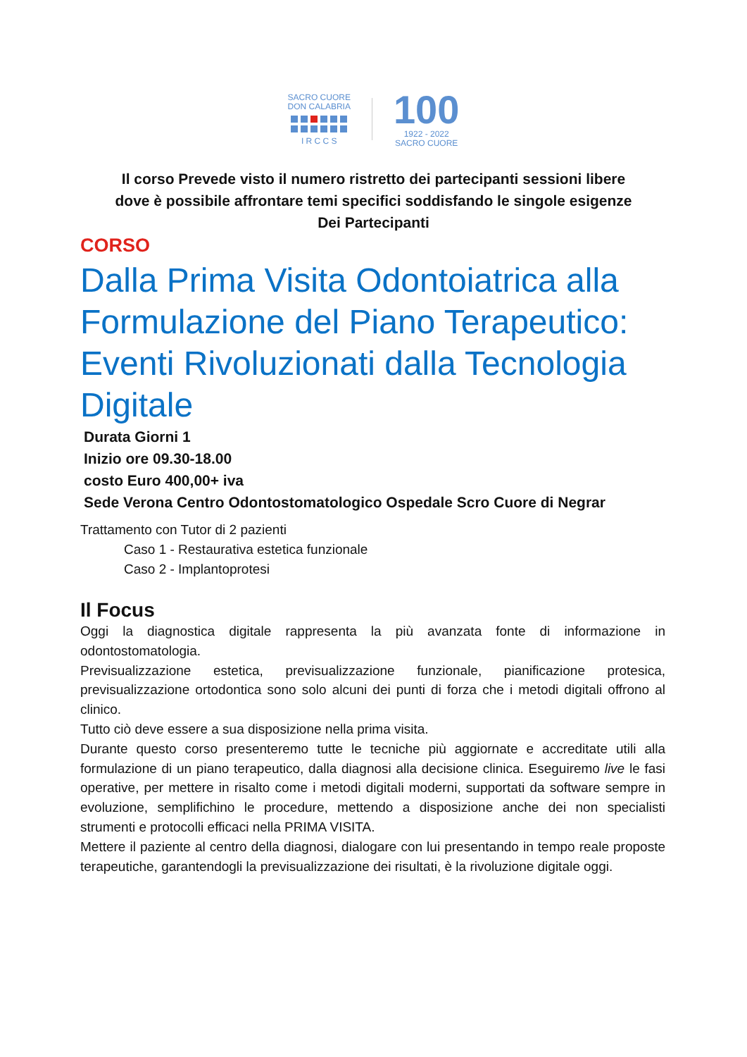SACRO CUORE
DON CALABRIA
I R C C S
100
1922 - 2022
SACRO CUORE
Il corso Prevede visto il numero ristretto dei partecipanti sessioni libere dove è possibile affrontare temi specifici soddisfando le singole esigenze Dei Partecipanti
CORSO
Dalla Prima Visita Odontoiatrica alla Formulazione del Piano Terapeutico: Eventi Rivoluzionati dalla Tecnologia Digitale
Durata Giorni 1
Inizio ore 09.30-18.00
costo Euro 400,00+ iva
Sede Verona Centro Odontostomatologico Ospedale Scro Cuore di Negrar
Trattamento con Tutor di 2 pazienti
Caso 1 - Restaurativa estetica funzionale
Caso 2 - Implantoprotesi
Il Focus
Oggi la diagnostica digitale rappresenta la più avanzata fonte di informazione in odontostomatologia.
Previsualizzazione estetica, previsualizzazione funzionale, pianificazione protesica, previsualizzazione ortodontica sono solo alcuni dei punti di forza che i metodi digitali offrono al clinico.
Tutto ciò deve essere a sua disposizione nella prima visita.
Durante questo corso presenteremo tutte le tecniche più aggiornate e accreditate utili alla formulazione di un piano terapeutico, dalla diagnosi alla decisione clinica. Eseguiremo live le fasi operative, per mettere in risalto come i metodi digitali moderni, supportati da software sempre in evoluzione, semplifichino le procedure, mettendo a disposizione anche dei non specialisti strumenti e protocolli efficaci nella PRIMA VISITA.
Mettere il paziente al centro della diagnosi, dialogare con lui presentando in tempo reale proposte terapeutiche, garantendogli la previsualizzazione dei risultati, è la rivoluzione digitale oggi.